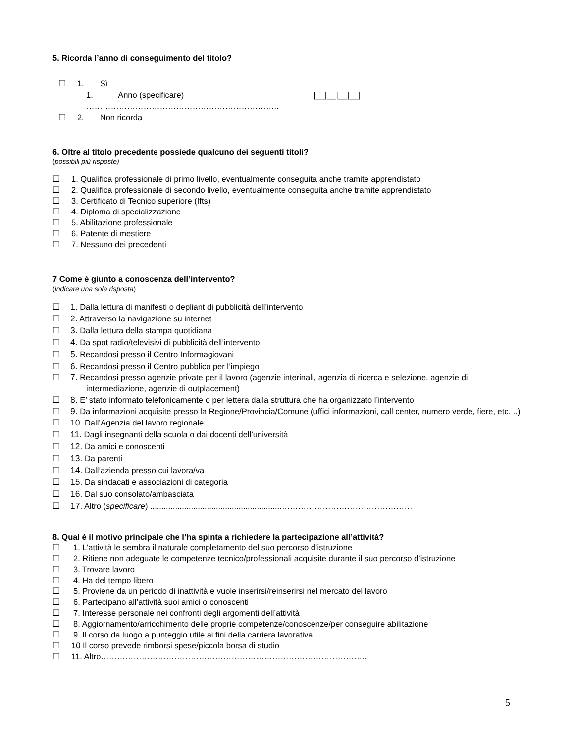5. Ricorda l’anno di conseguimento del titolo?
☐ 1. Sì
1. Anno (specificare) |__|__|__|__|
……………………………………………………………..
☐ 2. Non ricorda
6. Oltre al titolo precedente possiede qualcuno dei seguenti titoli?
(possibili più risposte)
☐ 1. Qualifica professionale di primo livello, eventualmente conseguita anche tramite apprendistato
☐ 2. Qualifica professionale di secondo livello, eventualmente conseguita anche tramite apprendistato
☐ 3. Certificato di Tecnico superiore (Ifts)
☐ 4. Diploma di specializzazione
☐ 5. Abilitazione professionale
☐ 6. Patente di mestiere
☐ 7. Nessuno dei precedenti
7 Come è giunto a conoscenza dell’intervento?
(indicare una sola risposta)
☐ 1. Dalla lettura di manifesti o depliant di pubblicità dell’intervento
☐ 2. Attraverso la navigazione su internet
☐ 3. Dalla lettura della stampa quotidiana
☐ 4. Da spot radio/televisivi di pubblicità dell’intervento
☐ 5. Recandosi presso il Centro Informagiovani
☐ 6. Recandosi presso il Centro pubblico per l’impiego
☐ 7. Recandosi presso agenzie private per il lavoro (agenzie interinali, agenzia di ricerca e selezione, agenzie di intermediazione, agenzie di outplacement)
☐ 8. E’ stato informato telefonicamente o per lettera dalla struttura che ha organizzato l’intervento
☐ 9. Da informazioni acquisite presso la Regione/Provincia/Comune (uffici informazioni, call center, numero verde, fiere, etc. ..)
☐ 10. Dall’Agenzia del lavoro regionale
☐ 11. Dagli insegnanti della scuola o dai docenti dell’università
☐ 12. Da amici e conoscenti
☐ 13. Da parenti
☐ 14. Dall’azienda presso cui lavora/va
☐ 15. Da sindacati e associazioni di categoria
☐ 16. Dal suo consolato/ambasciata
☐ 17. Altro (specificare) ..........................................................…………………………………………
8. Qual è il motivo principale che l’ha spinta a richiedere la partecipazione all’attività?
☐ 1. L’attività le sembra il naturale completamento del suo percorso d’istruzione
☐ 2. Ritiene non adeguate le competenze tecnico/professionali acquisite durante il suo percorso d’istruzione
☐ 3. Trovare lavoro
☐ 4. Ha del tempo libero
☐ 5. Proviene da un periodo di inattività e vuole inserirsi/reinserirsi nel mercato del lavoro
☐ 6. Partecipano all’attività suoi amici o conoscenti
☐ 7. Interesse personale nei confronti degli argomenti dell’attività
☐ 8. Aggiornamento/arricchimento delle proprie competenze/conoscenze/per conseguire abilitazione
☐ 9. Il corso da luogo a punteggio utile ai fini della carriera lavorativa
☐ 10 Il corso prevede rimborsi spese/piccola borsa di studio
☐ 11. Altro……………………………………………………………………………………..
5